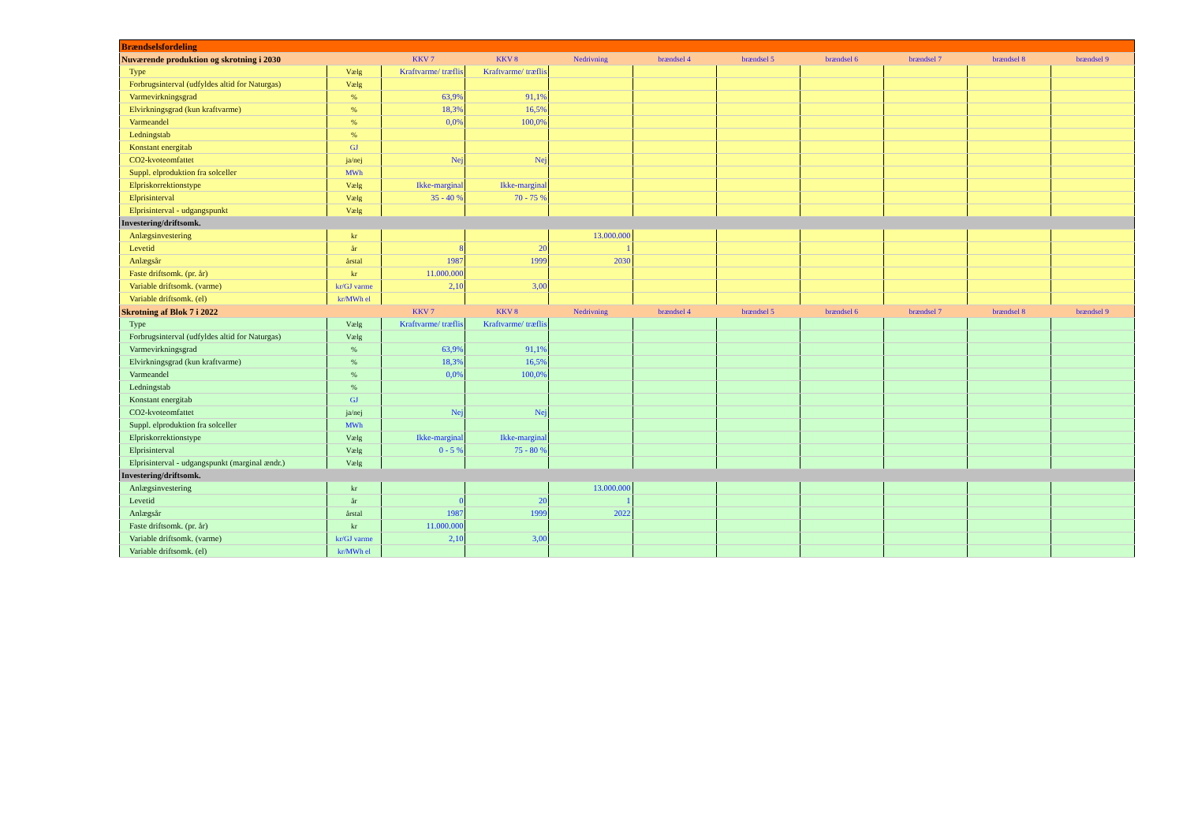| Brændselsfordeling | | | | | | | | | | |
| Nuværende produktion og skrotning i 2030 | | KKV 7 | KKV 8 | Nedrivning | brændsel 4 | brændsel 5 | brændsel 6 | brændsel 7 | brændsel 8 | brændsel 9 |
| Type | Vælg | Kraftvarme/ træflis | Kraftvarme/ træflis | | | | | | | |
| Forbrugsinterval (udfyldes altid for Naturgas) | Vælg | | | | | | | | | |
| Varmevirkningsgrad | % | 63,9% | 91,1% | | | | | | | |
| Elvirkningsgrad (kun kraftvarme) | % | 18,3% | 16,5% | | | | | | | |
| Varmeandel | % | 0,0% | 100,0% | | | | | | | |
| Ledningstab | % | | | | | | | | | |
| Konstant energitab | GJ | | | | | | | | | |
| CO2-kvoteomfattet | ja/nej | Nej | Nej | | | | | | | |
| Suppl. elproduktion fra solceller | MWh | | | | | | | | | |
| Elpriskorrektionstype | Vælg | Ikke-marginal | Ikke-marginal | | | | | | | |
| Elprisinterval | Vælg | 35 - 40 % | 70 - 75 % | | | | | | | |
| Elprisinterval - udgangspunkt | Vælg | | | | | | | | | |
| Investering/driftsomk. | | | | | | | | | | |
| Anlægsinvestering | kr | | | 13.000.000 | | | | | | |
| Levetid | år | 8 | 20 | 1 | | | | | | |
| Anlægsår | årstal | 1987 | 1999 | 2030 | | | | | | |
| Faste driftsomk. (pr. år) | kr | 11.000.000 | | | | | | | | |
| Variable driftsomk. (varme) | kr/GJ varme | 2,10 | 3,00 | | | | | | | |
| Variable driftsomk. (el) | kr/MWh el | | | | | | | | | |
| Skrotning af Blok 7 i 2022 | | KKV 7 | KKV 8 | Nedrivning | brændsel 4 | brændsel 5 | brændsel 6 | brændsel 7 | brændsel 8 | brændsel 9 |
| Type | Vælg | Kraftvarme/ træflis | Kraftvarme/ træflis | | | | | | | |
| Forbrugsinterval (udfyldes altid for Naturgas) | Vælg | | | | | | | | | |
| Varmevirkningsgrad | % | 63,9% | 91,1% | | | | | | | |
| Elvirkningsgrad (kun kraftvarme) | % | 18,3% | 16,5% | | | | | | | |
| Varmeandel | % | 0,0% | 100,0% | | | | | | | |
| Ledningstab | % | | | | | | | | | |
| Konstant energitab | GJ | | | | | | | | | |
| CO2-kvoteomfattet | ja/nej | Nej | Nej | | | | | | | |
| Suppl. elproduktion fra solceller | MWh | | | | | | | | | |
| Elpriskorrektionstype | Vælg | Ikke-marginal | Ikke-marginal | | | | | | | |
| Elprisinterval | Vælg | 0 - 5 % | 75 - 80 % | | | | | | | |
| Elprisinterval - udgangspunkt (marginal ændr.) | Vælg | | | | | | | | | |
| Investering/driftsomk. | | | | | | | | | | |
| Anlægsinvestering | kr | | | 13.000.000 | | | | | | |
| Levetid | år | 0 | 20 | 1 | | | | | | |
| Anlægsår | årstal | 1987 | 1999 | 2022 | | | | | | |
| Faste driftsomk. (pr. år) | kr | 11.000.000 | | | | | | | | |
| Variable driftsomk. (varme) | kr/GJ varme | 2,10 | 3,00 | | | | | | | |
| Variable driftsomk. (el) | kr/MWh el | | | | | | | | | |